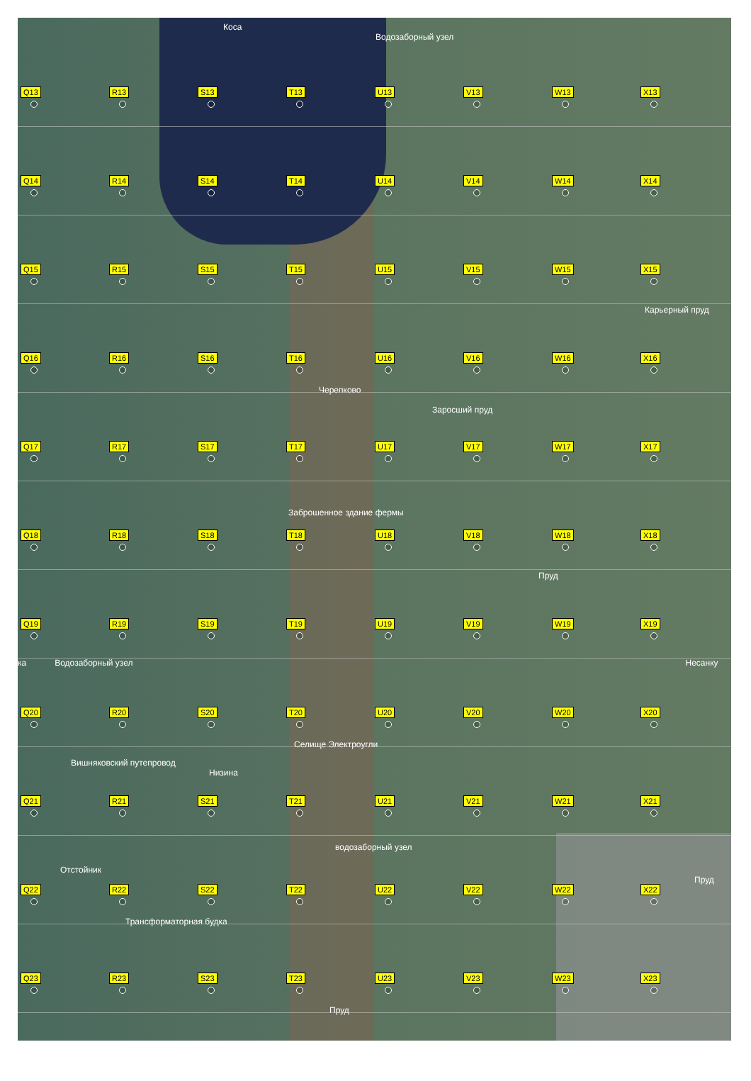Коса
Водозаборный узел
Q13
R13
S13
T13
U13
V13
W13
X13
Q14
R14
S14
T14
U14
V14
W14
X14
Q15
R15
S15
T15
U15
V15
W15
X15
Карьерный пруд
Q16
R16
S16
T16
U16
V16
W16
X16
Черепково
Заросший пруд
Q17
R17
S17
T17
U17
V17
W17
X17
Заброшенное здание фермы
Q18
R18
S18
T18
U18
V18
W18
X18
Пруд
Q19
R19
S19
T19
U19
V19
W19
X19
ка Водозаборный узел Несанку
Q20
R20
S20
T20
U20
V20
W20
X20
Селище Электроугли
Вишняковский путепровод
Низина
Q21
R21
S21
T21
U21
V21
W21
X21
водозаборный узел
Отстойник
Пруд
Q22
R22
S22
T22
U22
V22
W22
X22
Трансформаторная будка
Q23
R23
S23
T23
U23
V23
W23
X23
Пруд